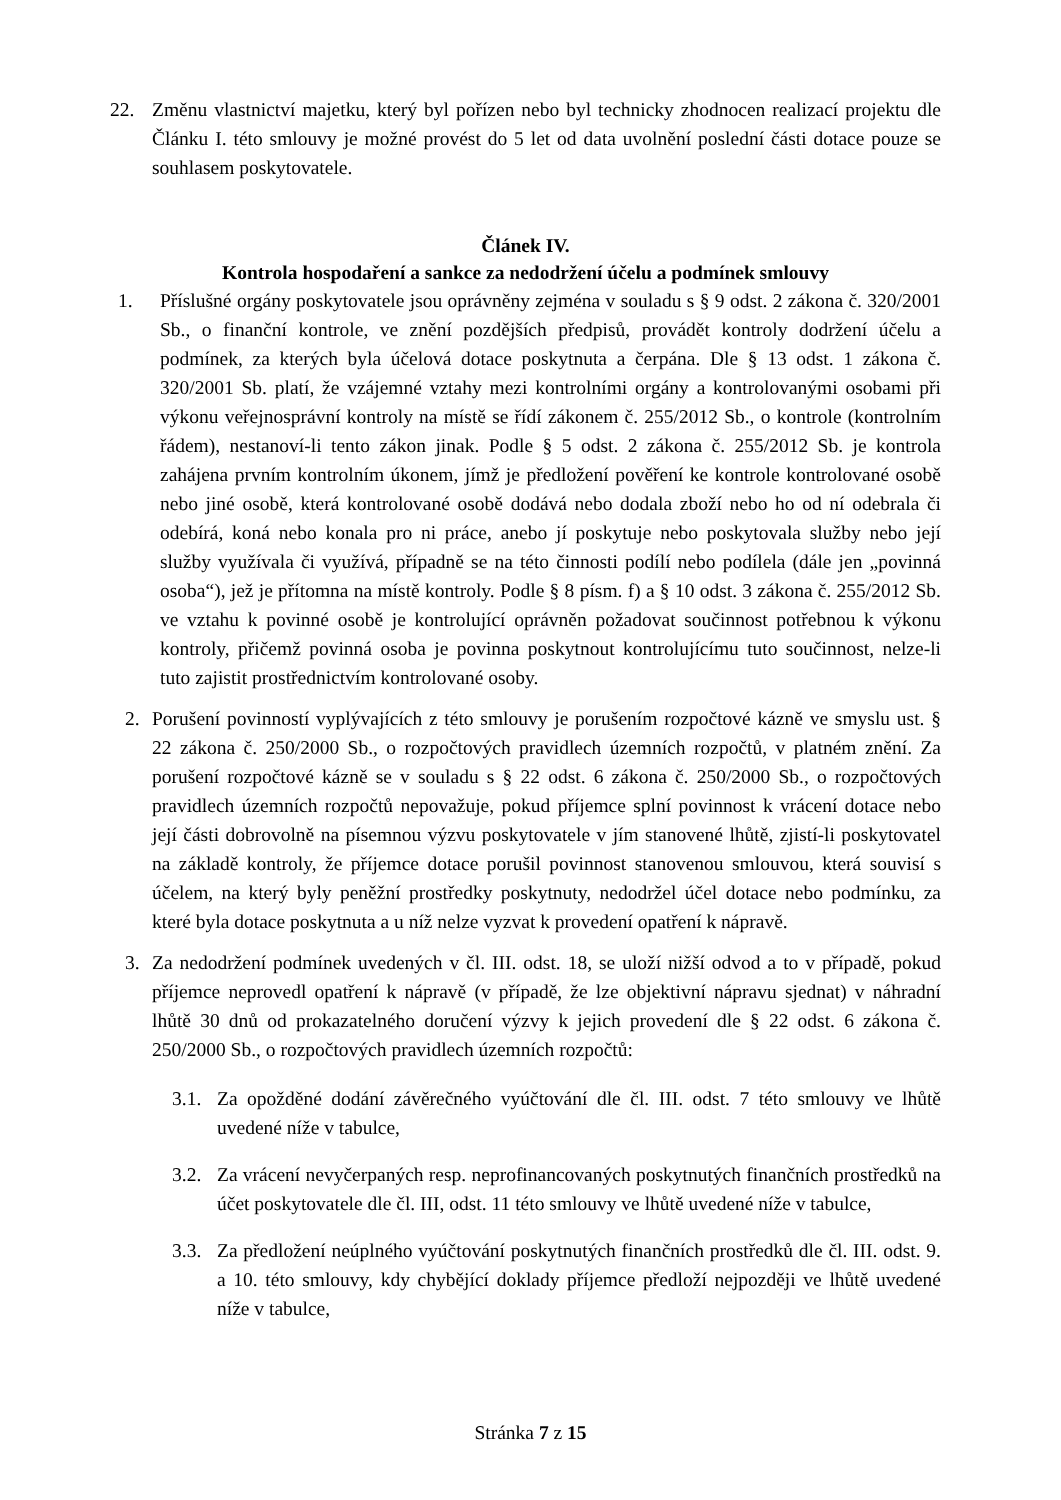22. Změnu vlastnictví majetku, který byl pořízen nebo byl technicky zhodnocen realizací projektu dle Článku I. této smlouvy je možné provést do 5 let od data uvolnění poslední části dotace pouze se souhlasem poskytovatele.
Článek IV.
Kontrola hospodaření a sankce za nedodržení účelu a podmínek smlouvy
1. Příslušné orgány poskytovatele jsou oprávněny zejména v souladu s § 9 odst. 2 zákona č. 320/2001 Sb., o finanční kontrole, ve znění pozdějších předpisů, provádět kontroly dodržení účelu a podmínek, za kterých byla účelová dotace poskytnuta a čerpána. Dle § 13 odst. 1 zákona č. 320/2001 Sb. platí, že vzájemné vztahy mezi kontrolními orgány a kontrolovanými osobami při výkonu veřejnosprávní kontroly na místě se řídí zákonem č. 255/2012 Sb., o kontrole (kontrolním řádem), nestanoví-li tento zákon jinak. Podle § 5 odst. 2 zákona č. 255/2012 Sb. je kontrola zahájena prvním kontrolním úkonem, jímž je předložení pověření ke kontrole kontrolované osobě nebo jiné osobě, která kontrolované osobě dodává nebo dodala zboží nebo ho od ní odebrala či odebírá, koná nebo konala pro ni práce, anebo jí poskytuje nebo poskytovala služby nebo její služby využívala či využívá, případně se na této činnosti podílí nebo podílela (dále jen „povinná osoba“), jež je přítomna na místě kontroly. Podle § 8 písm. f) a § 10 odst. 3 zákona č. 255/2012 Sb. ve vztahu k povinné osobě je kontrolující oprávněn požadovat součinnost potřebnou k výkonu kontroly, přičemž povinná osoba je povinna poskytnout kontrolujícímu tuto součinnost, nelze-li tuto zajistit prostřednictvím kontrolované osoby.
2. Porušení povinností vyplývajících z této smlouvy je porušením rozpočtové kázně ve smyslu ust. § 22 zákona č. 250/2000 Sb., o rozpočtových pravidlech územních rozpočtů, v platném znění. Za porušení rozpočtové kázně se v souladu s § 22 odst. 6 zákona č. 250/2000 Sb., o rozpočtových pravidlech územních rozpočtů nepovažuje, pokud příjemce splní povinnost k vrácení dotace nebo její části dobrovolně na písemnou výzvu poskytovatele v jím stanovené lhůtě, zjistí-li poskytovatel na základě kontroly, že příjemce dotace porušil povinnost stanovenou smlouvou, která souvisí s účelem, na který byly peněžní prostředky poskytnuty, nedodržel účel dotace nebo podmínku, za které byla dotace poskytnuta a u níž nelze vyzvat k provedení opatření k nápravě.
3. Za nedodržení podmínek uvedených v čl. III. odst. 18, se uloží nižší odvod a to v případě, pokud příjemce neprovedl opatření k nápravě (v případě, že lze objektivní nápravu sjednat) v náhradní lhůtě 30 dnů od prokazatelného doručení výzvy k jejich provedení dle § 22 odst. 6 zákona č. 250/2000 Sb., o rozpočtových pravidlech územních rozpočtů:
3.1. Za opožděné dodání závěrečného vyúčtování dle čl. III. odst. 7 této smlouvy ve lhůtě uvedené níže v tabulce,
3.2. Za vrácení nevyčerpaných resp. neprofinancovaných poskytnutých finančních prostředků na účet poskytovatele dle čl. III, odst. 11 této smlouvy ve lhůtě uvedené níže v tabulce,
3.3. Za předložení neúplného vyúčtování poskytnutých finančních prostředků dle čl. III. odst. 9. a 10. této smlouvy, kdy chybějící doklady příjemce předloží nejpozději ve lhůtě uvedené níže v tabulce,
Stránka 7 z 15